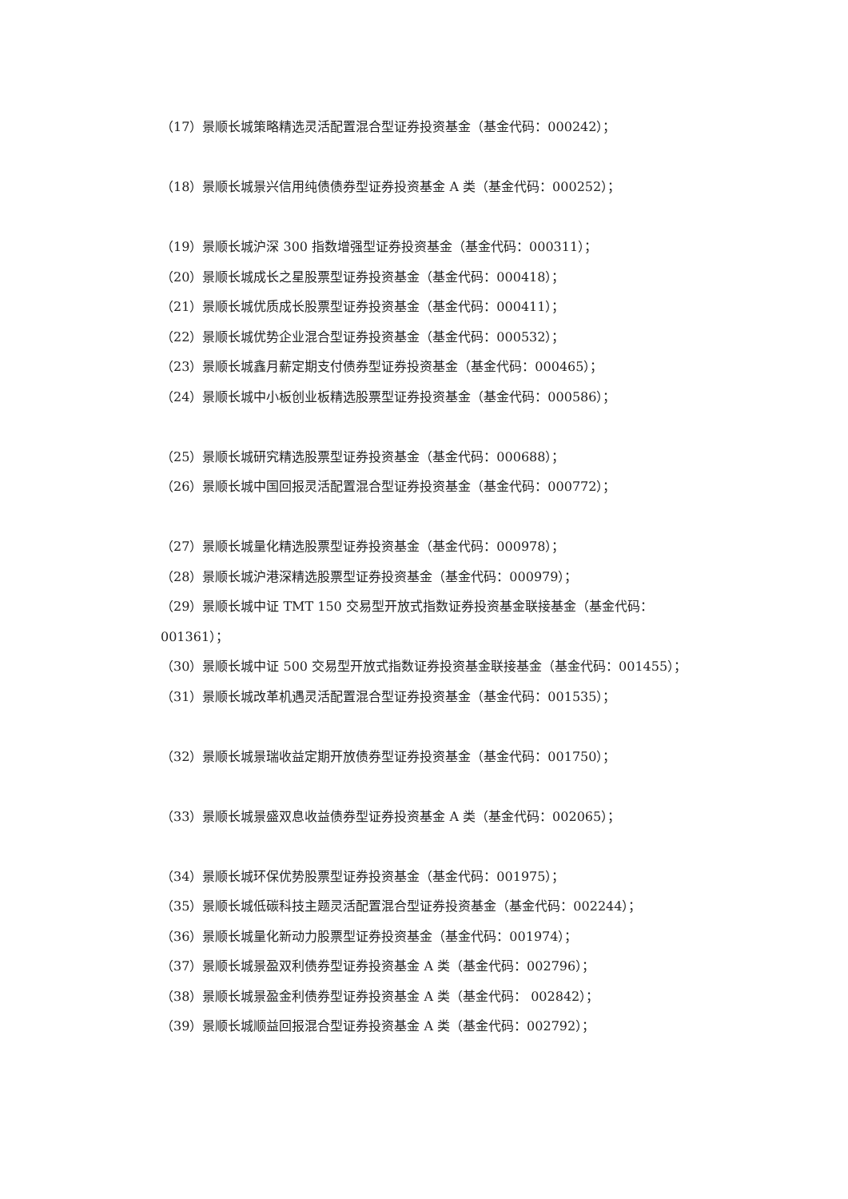（17）景顺长城策略精选灵活配置混合型证券投资基金（基金代码：000242）；
（18）景顺长城景兴信用纯债债券型证券投资基金 A 类（基金代码：000252）；
（19）景顺长城沪深 300 指数增强型证券投资基金（基金代码：000311）；
（20）景顺长城成长之星股票型证券投资基金（基金代码：000418）；
（21）景顺长城优质成长股票型证券投资基金（基金代码：000411）；
（22）景顺长城优势企业混合型证券投资基金（基金代码：000532）；
（23）景顺长城鑫月薪定期支付债券型证券投资基金（基金代码：000465）；
（24）景顺长城中小板创业板精选股票型证券投资基金（基金代码：000586）；
（25）景顺长城研究精选股票型证券投资基金（基金代码：000688）；
（26）景顺长城中国回报灵活配置混合型证券投资基金（基金代码：000772）；
（27）景顺长城量化精选股票型证券投资基金（基金代码：000978）；
（28）景顺长城沪港深精选股票型证券投资基金（基金代码：000979）；
（29）景顺长城中证 TMT 150 交易型开放式指数证券投资基金联接基金（基金代码：001361）；
（30）景顺长城中证 500 交易型开放式指数证券投资基金联接基金（基金代码：001455）；
（31）景顺长城改革机遇灵活配置混合型证券投资基金（基金代码：001535）；
（32）景顺长城景瑞收益定期开放债券型证券投资基金（基金代码：001750）；
（33）景顺长城景盛双息收益债券型证券投资基金 A 类（基金代码：002065）；
（34）景顺长城环保优势股票型证券投资基金（基金代码：001975）；
（35）景顺长城低碳科技主题灵活配置混合型证券投资基金（基金代码：002244）；
（36）景顺长城量化新动力股票型证券投资基金（基金代码：001974）；
（37）景顺长城景盈双利债券型证券投资基金 A 类（基金代码：002796）；
（38）景顺长城景盈金利债券型证券投资基金 A 类（基金代码： 002842）；
（39）景顺长城顺益回报混合型证券投资基金 A 类（基金代码：002792）；